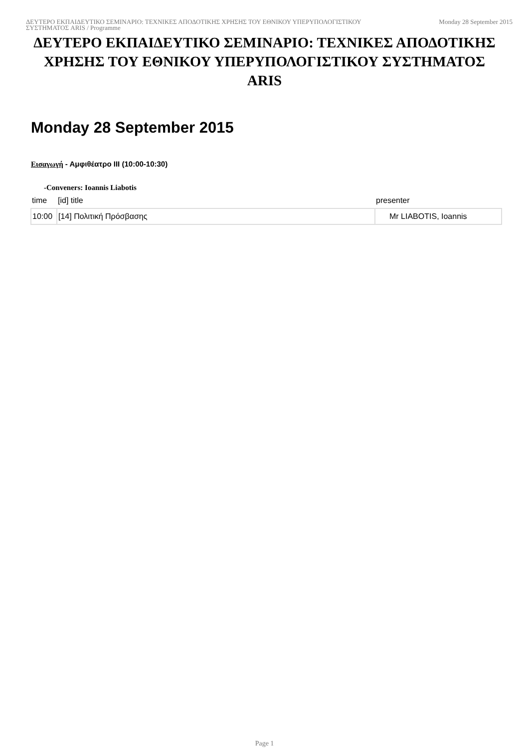ΔΕΥΤΕΡΟ ΕΚΠΑΙΔΕΥΤΙΚΟ ΣΕΜΙΝΑΡΙΟ: ΤΕΧΝΙΚΕΣ ΑΠΟΔΟΤΙΚΗΣ ΧΡΗΣΗΣ ΤΟΥ ΕΘΝΙΚΟΥ ΥΠΕΡΥΠΟΛΟΓΙΣΤΙΚΟΥ ΣΥΣΤΗΜΑΤΟΣ ARIS / Programme
Monday 28 September 2015
ΔΕΥΤΕΡΟ ΕΚΠΑΙΔΕΥΤΙΚΟ ΣΕΜΙΝΑΡΙΟ: ΤΕΧΝΙΚΕΣ ΑΠΟΔΟΤΙΚΗΣ ΧΡΗΣΗΣ ΤΟΥ ΕΘΝΙΚΟΥ ΥΠΕΡΥΠΟΛΟΓΙΣΤΙΚΟΥ ΣΥΣΤΗΜΑΤΟΣ ARIS
Monday 28 September 2015
Εισαγωγή - Αμφιθέατρο III (10:00-10:30)
-Conveners: Ioannis Liabotis
| time | [id] title | presenter |
| --- | --- | --- |
| 10:00 | [14] Πολιτική Πρόσβασης | Mr LIABOTIS, Ioannis |
Page 1